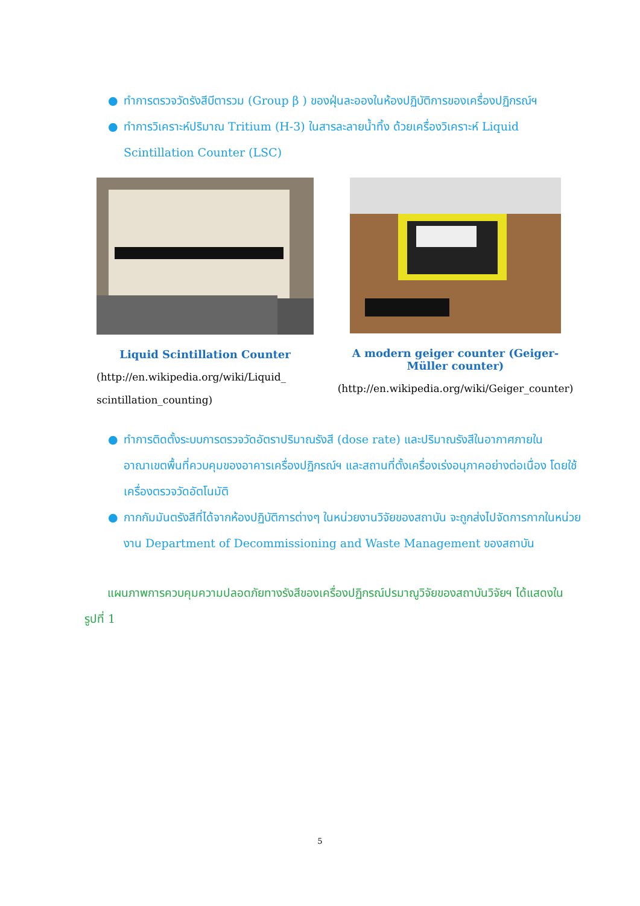● ทำการตรวจวัดรังสีบีตารวม (Group β ) ของฝุ่นละอองในห้องปฏิบัติการของเครื่องปฏิกรณ์ฯ
● ทำการวิเคราะห์ปริมาณ Tritium (H-3) ในสารละลายน้ำทิ้ง ด้วยเครื่องวิเคราะห์ Liquid Scintillation Counter (LSC)
Liquid Scintillation Counter
(http://en.wikipedia.org/wiki/Liquid_
scintillation_counting)
A modern geiger counter (Geiger-Müller counter)
(http://en.wikipedia.org/wiki/Geiger_counter)
● ทำการติดตั้งระบบการตรวจวัดอัตราปริมาณรังสี (dose rate) และปริมาณรังสีในอากาศภายในอาณาเขตพื้นที่ควบคุมของอาคารเครื่องปฏิกรณ์ฯ และสถานที่ตั้งเครื่องเร่งอนุภาคอย่างต่อเนื่อง โดยใช้เครื่องตรวจวัดอัตโนมัติ
● กากกัมมันตรังสีที่ได้จากห้องปฏิบัติการต่างๆ ในหน่วยงานวิจัยของสถาบัน จะถูกส่งไปจัดการกากในหน่วยงาน Department of Decommissioning and Waste Management ของสถาบัน
แผนภาพการควบคุมความปลอดภัยทางรังสีของเครื่องปฏิกรณ์ปรมาณูวิจัยของสถาบันวิจัยฯ ได้แสดงในรูปที่ 1
5